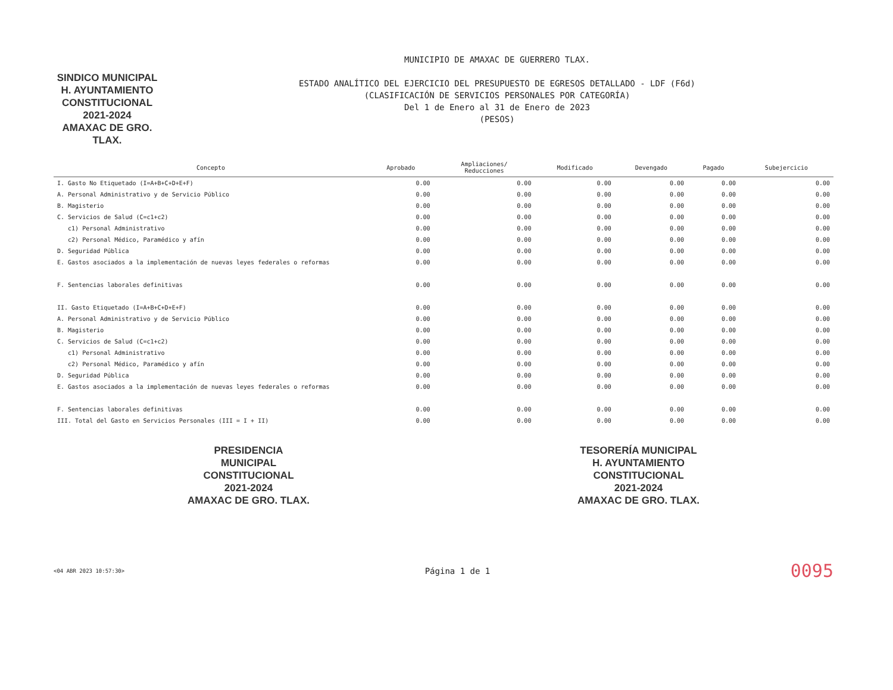SINDICO MUNICIPAL
H. AYUNTAMIENTO
CONSTITUCIONAL
2021-2024
AMAXAC DE GRO. TLAX.
MUNICIPIO DE AMAXAC DE GUERRERO TLAX.
ESTADO ANALÍTICO DEL EJERCICIO DEL PRESUPUESTO DE EGRESOS DETALLADO - LDF (F6d)
(CLASIFICACIÓN DE SERVICIOS PERSONALES POR CATEGORÍA)
Del 1 de Enero al 31 de Enero de 2023
(PESOS)
| Concepto | Aprobado | Ampliaciones/ Reducciones | Modificado | Devengado | Pagado | Subejercicio |
| --- | --- | --- | --- | --- | --- | --- |
| I. Gasto No Etiquetado (I=A+B+C+D+E+F) | 0.00 | 0.00 | 0.00 | 0.00 | 0.00 | 0.00 |
| A. Personal Administrativo y de Servicio Público | 0.00 | 0.00 | 0.00 | 0.00 | 0.00 | 0.00 |
| B. Magisterio | 0.00 | 0.00 | 0.00 | 0.00 | 0.00 | 0.00 |
| C. Servicios de Salud (C=c1+c2) | 0.00 | 0.00 | 0.00 | 0.00 | 0.00 | 0.00 |
| c1) Personal Administrativo | 0.00 | 0.00 | 0.00 | 0.00 | 0.00 | 0.00 |
| c2) Personal Médico, Paramédico y afín | 0.00 | 0.00 | 0.00 | 0.00 | 0.00 | 0.00 |
| D. Seguridad Pública | 0.00 | 0.00 | 0.00 | 0.00 | 0.00 | 0.00 |
| E. Gastos asociados a la implementación de nuevas leyes federales o reformas | 0.00 | 0.00 | 0.00 | 0.00 | 0.00 | 0.00 |
| F. Sentencias laborales definitivas | 0.00 | 0.00 | 0.00 | 0.00 | 0.00 | 0.00 |
| II. Gasto Etiquetado (I=A+B+C+D+E+F) | 0.00 | 0.00 | 0.00 | 0.00 | 0.00 | 0.00 |
| A. Personal Administrativo y de Servicio Público | 0.00 | 0.00 | 0.00 | 0.00 | 0.00 | 0.00 |
| B. Magisterio | 0.00 | 0.00 | 0.00 | 0.00 | 0.00 | 0.00 |
| C. Servicios de Salud (C=c1+c2) | 0.00 | 0.00 | 0.00 | 0.00 | 0.00 | 0.00 |
| c1) Personal Administrativo | 0.00 | 0.00 | 0.00 | 0.00 | 0.00 | 0.00 |
| c2) Personal Médico, Paramédico y afín | 0.00 | 0.00 | 0.00 | 0.00 | 0.00 | 0.00 |
| D. Seguridad Pública | 0.00 | 0.00 | 0.00 | 0.00 | 0.00 | 0.00 |
| E. Gastos asociados a la implementación de nuevas leyes federales o reformas | 0.00 | 0.00 | 0.00 | 0.00 | 0.00 | 0.00 |
| F. Sentencias laborales definitivas | 0.00 | 0.00 | 0.00 | 0.00 | 0.00 | 0.00 |
| III. Total del Gasto en Servicios Personales (III = I + II) | 0.00 | 0.00 | 0.00 | 0.00 | 0.00 | 0.00 |
PRESIDENCIA
MUNICIPAL
CONSTITUCIONAL
2021-2024
AMAXAC DE GRO. TLAX.
TESORERÍA MUNICIPAL
H. AYUNTAMIENTO
CONSTITUCIONAL
2021-2024
AMAXAC DE GRO. TLAX.
<04 ABR 2023 10:57:30> Página 1 de 1 0095